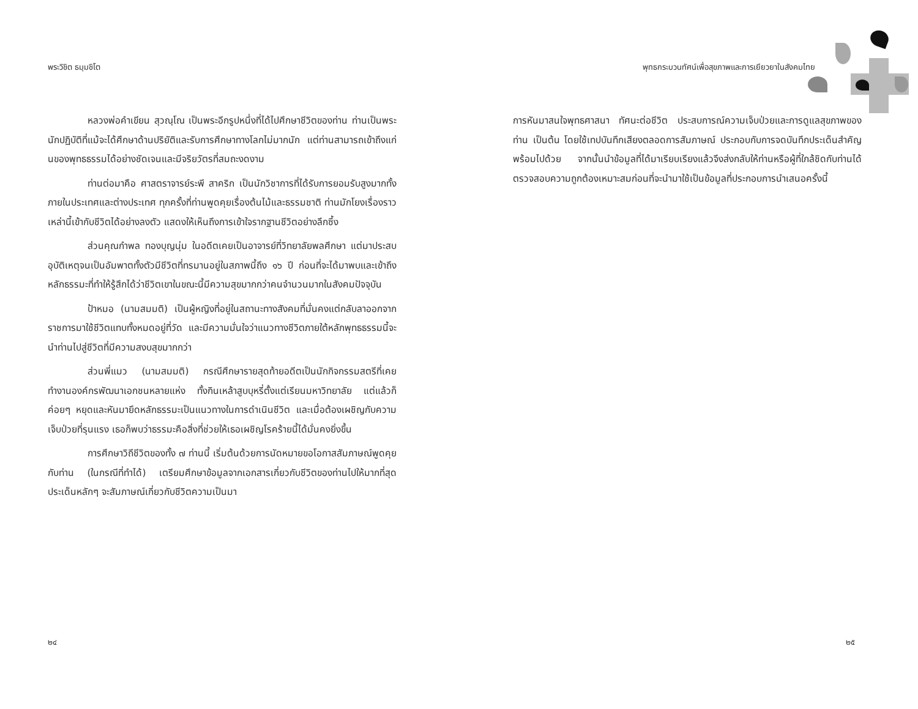พระวิชิต ธมฺมชิโต
หลวงพ่อคำเขียน สุวณฺโณ เป็นพระอีกรูปหนึ่งที่ได้ไปศึกษาชีวิตของท่าน ท่านเป็นพระนักปฏิบัติที่แม้จะได้ศึกษาด้านปริยัติและรับการศึกษาทางโลกไม่มากนัก แต่ท่านสามารถเข้าถึงแก่นของพุทธธรรมได้อย่างชัดเจนและมีจริยวัตรที่สมถะงดงาม
ท่านต่อมาคือ ศาสตราจารย์ระพี สาคริก เป็นนักวิชาการที่ได้รับการยอมรับสูงมากทั้งภายในประเทศและต่างประเทศ ทุกครั้งที่ท่านพูดคุยเรื่องต้นไม้และธรรมชาติ ท่านมักโยงเรื่องราวเหล่านี้เข้ากับชีวิตได้อย่างลงตัว แสดงให้เห็นถึงการเข้าใจรากฐานชีวิตอย่างลึกซึ้ง
ส่วนคุณกำพล ทองบุญนุ่ม ในอดีตเคยเป็นอาจารย์ที่วิทยาลัยพลศึกษา แต่มาประสบอุบัติเหตุจนเป็นอัมพาตทั้งตัวมีชีวิตที่ทรมานอยู่ในสภาพนี้ถึง ๑๖ ปี ก่อนที่จะได้มาพบและเข้าถึงหลักธรรมะที่ทำให้รู้สึกได้ว่าชีวิตเขาในขณะนี้มีความสุขมากกว่าคนจำนวนมากในสังคมปัจจุบัน
ป้าหมอ (นามสมมติ) เป็นผู้หญิงที่อยู่ในสถานะทางสังคมที่มั่นคงแต่กลับลาออกจากราชการมาใช้ชีวิตแทบทั้งหมดอยู่ที่วัด และมีความมั่นใจว่าแนวทางชีวิตภายใต้หลักพุทธธรรมนี้จะนำท่านไปสู่ชีวิตที่มีความสงบสุขมากกว่า
ส่วนพี่แมว (นามสมมติ) กรณีศึกษารายสุดท้ายอดีตเป็นนักกิจกรรมสตรีที่เคยทำงานองค์กรพัฒนาเอกชนหลายแห่ง ทั้งกินเหล้าสูบบุหรี่ตั้งแต่เรียนมหาวิทยาลัย แต่แล้วก็ค่อยๆ หยุดและหันมายึดหลักธรรมะเป็นแนวทางในการดำเนินชีวิต และเมื่อต้องเผชิญกับความเจ็บป่วยที่รุนแรง เธอก็พบว่าธรรมะคือสิ่งที่ช่วยให้เธอเผชิญโรคร้ายนี้ได้มั่นคงยิ่งขึ้น
การศึกษาวิถีชีวิตของทั้ง ๗ ท่านนี้ เริ่มต้นด้วยการนัดหมายขอโอกาสสัมภาษณ์พูดคุยกับท่าน (ในกรณีที่ทำได้) เตรียมศึกษาข้อมูลจากเอกสารเกี่ยวกับชีวิตของท่านไปให้มากที่สุด ประเด็นหลักๆ จะสัมภาษณ์เกี่ยวกับชีวิตความเป็นมา
๒๔
พุทธกระบวนทัศน์เพื่อสุขภาพและการเยียวยาในสังคมไทย
การหันมาสนใจพุทธศาสนา ทัศนะต่อชีวิต ประสบการณ์ความเจ็บป่วยและการดูแลสุขภาพของท่าน เป็นต้น โดยใช้เทปบันทึกเสียงตลอดการสัมภาษณ์ ประกอบกับการจดบันทึกประเด็นสำคัญพร้อมไปด้วย จากนั้นนำข้อมูลที่ได้มาเรียบเรียงแล้วจึงส่งกลับให้ท่านหรือผู้ที่ใกล้ชิดกับท่านได้ตรวจสอบความถูกต้องเหมาะสมก่อนที่จะนำมาใช้เป็นข้อมูลที่ประกอบการนำเสนอครั้งนี้
๒๕